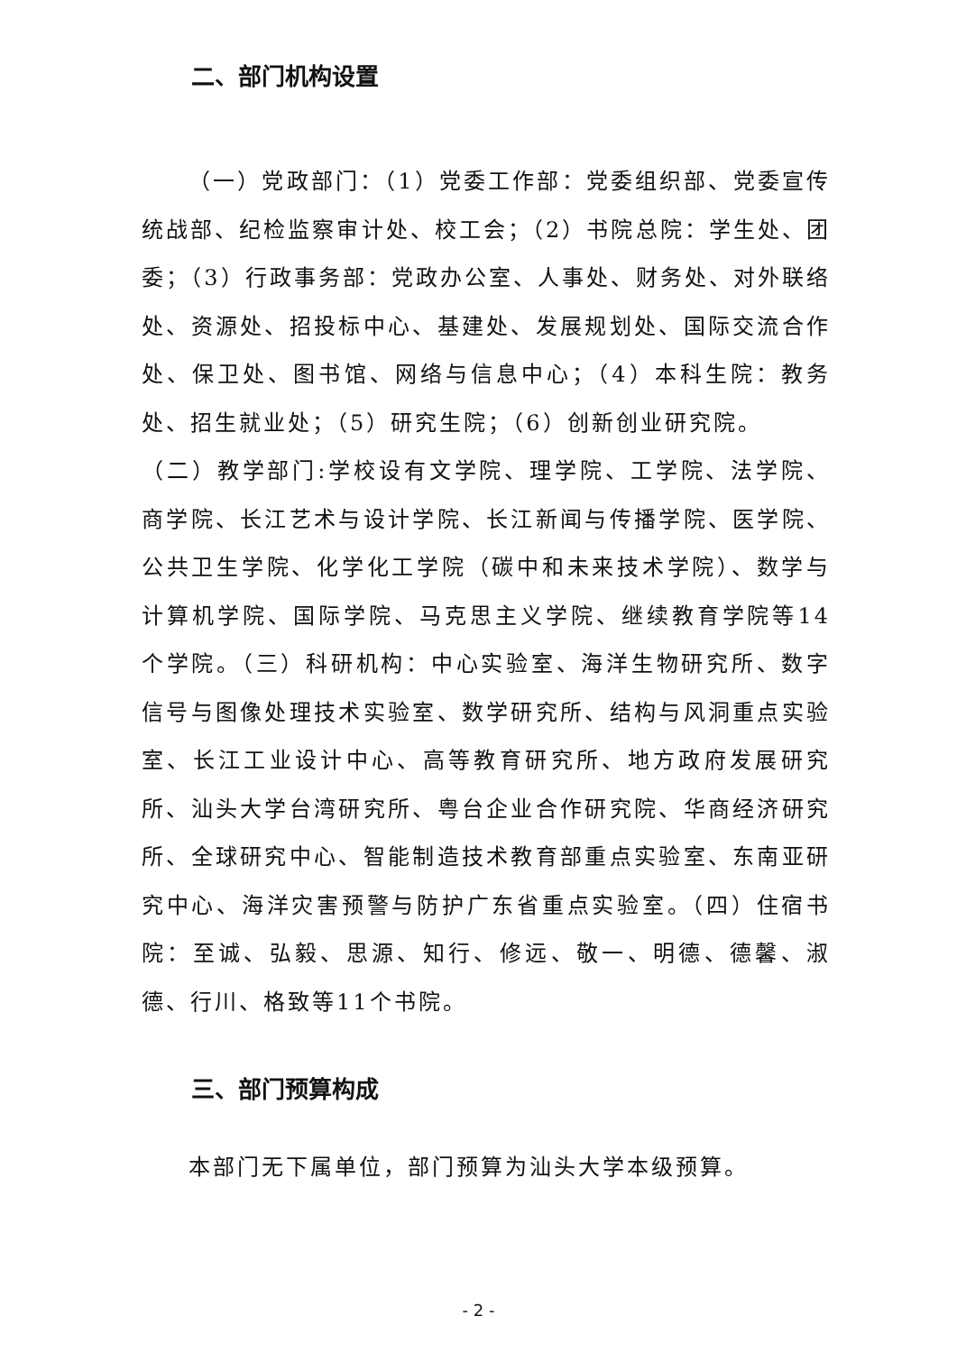二、部门机构设置
（一）党政部门：（1）党委工作部：党委组织部、党委宣传统战部、纪检监察审计处、校工会；（2）书院总院：学生处、团委；（3）行政事务部：党政办公室、人事处、财务处、对外联络处、资源处、招投标中心、基建处、发展规划处、国际交流合作处、保卫处、图书馆、网络与信息中心；（4）本科生院：教务处、招生就业处；（5）研究生院；（6）创新创业研究院。
（二）教学部门:学校设有文学院、理学院、工学院、法学院、商学院、长江艺术与设计学院、长江新闻与传播学院、医学院、公共卫生学院、化学化工学院（碳中和未来技术学院）、数学与计算机学院、国际学院、马克思主义学院、继续教育学院等14个学院。（三）科研机构：中心实验室、海洋生物研究所、数字信号与图像处理技术实验室、数学研究所、结构与风洞重点实验室、长江工业设计中心、高等教育研究所、地方政府发展研究所、汕头大学台湾研究所、粤台企业合作研究院、华商经济研究所、全球研究中心、智能制造技术教育部重点实验室、东南亚研究中心、海洋灾害预警与防护广东省重点实验室。（四）住宿书院：至诚、弘毅、思源、知行、修远、敬一、明德、德馨、淑德、行川、格致等11个书院。
三、部门预算构成
本部门无下属单位，部门预算为汕头大学本级预算。
- 2 -